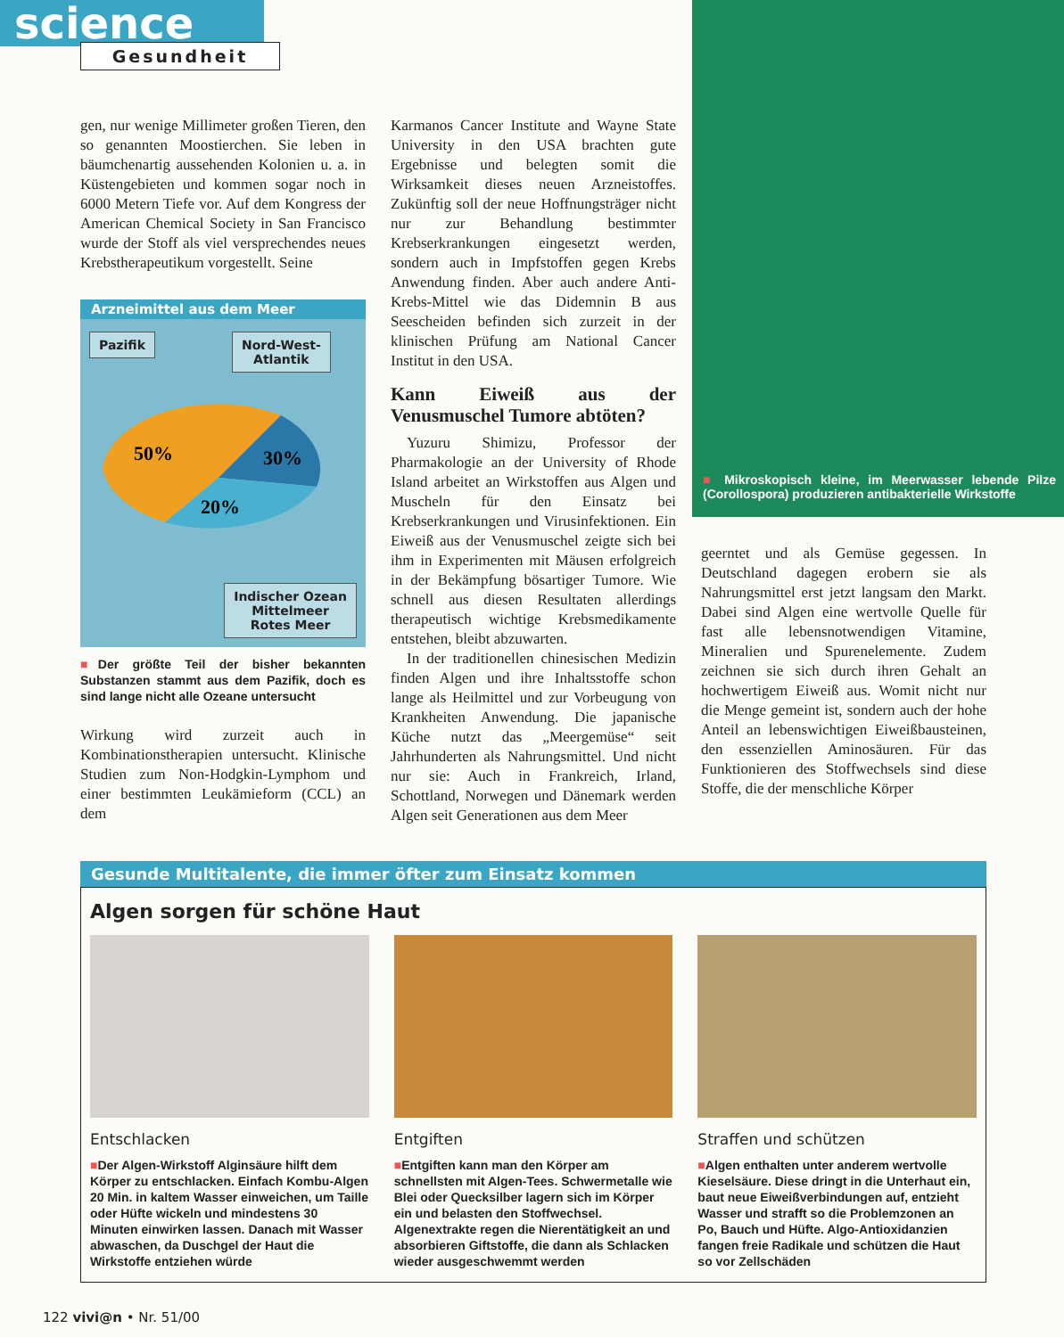science
Gesundheit
gen, nur wenige Millimeter großen Tieren, den so genannten Moostierchen. Sie leben in bäumchenartig aussehenden Kolonien u. a. in Küstengebieten und kommen sogar noch in 6000 Metern Tiefe vor. Auf dem Kongress der American Chemical Society in San Francisco wurde der Stoff als viel versprechendes neues Krebstherapeutikum vorgestellt. Seine
Arzneimittel aus dem Meer
Pazifik
Nord-West-
Atlantik
50%
30%
20%
Indischer Ozean
Mittelmeer
Rotes Meer
■Der größte Teil der bisher bekannten Substanzen stammt aus dem Pazifik, doch es sind lange nicht alle Ozeane untersucht
Wirkung wird zurzeit auch in Kombinationstherapien untersucht. Klinische Studien zum Non-Hodgkin-Lymphom und einer bestimmten Leukämieform (CCL) an dem
Karmanos Cancer Institute and Wayne State University in den USA brachten gute Ergebnisse und belegten somit die Wirksamkeit dieses neuen Arzneistoffes. Zukünftig soll der neue Hoffnungsträger nicht nur zur Behandlung bestimmter Krebserkrankungen eingesetzt werden, sondern auch in Impfstoffen gegen Krebs Anwendung finden. Aber auch andere Anti-Krebs-Mittel wie das Didemnin B aus Seescheiden befinden sich zurzeit in der klinischen Prüfung am National Cancer Institut in den USA.
Kann Eiweiß aus der Venusmuschel Tumore abtöten?
Yuzuru Shimizu, Professor der Pharmakologie an der University of Rhode Island arbeitet an Wirkstoffen aus Algen und Muscheln für den Einsatz bei Krebserkrankungen und Virusinfektionen. Ein Eiweiß aus der Venusmuschel zeigte sich bei ihm in Experimenten mit Mäusen erfolgreich in der Bekämpfung bösartiger Tumore. Wie schnell aus diesen Resultaten allerdings therapeutisch wichtige Krebsmedikamente entstehen, bleibt abzuwarten.
In der traditionellen chinesischen Medizin finden Algen und ihre Inhaltsstoffe schon lange als Heilmittel und zur Vorbeugung von Krankheiten Anwendung. Die japanische Küche nutzt das „Meergemüse“ seit Jahrhunderten als Nahrungsmittel. Und nicht nur sie: Auch in Frankreich, Irland, Schottland, Norwegen und Dänemark werden Algen seit Generationen aus dem Meer
■ Mikroskopisch kleine, im Meerwasser lebende Pilze (Corollospora) produzieren antibakterielle Wirkstoffe
geerntet und als Gemüse gegessen. In Deutschland dagegen erobern sie als Nahrungsmittel erst jetzt langsam den Markt. Dabei sind Algen eine wertvolle Quelle für fast alle lebensnotwendigen Vitamine, Mineralien und Spurenelemente. Zudem zeichnen sie sich durch ihren Gehalt an hochwertigem Eiweiß aus. Womit nicht nur die Menge gemeint ist, sondern auch der hohe Anteil an lebenswichtigen Eiweißbausteinen, den essenziellen Aminosäuren. Für das Funktionieren des Stoffwechsels sind diese Stoffe, die der menschliche Körper
Gesunde Multitalente, die immer öfter zum Einsatz kommen
Algen sorgen für schöne Haut
Entschlacken
■Der Algen-Wirkstoff Alginsäure hilft dem Körper zu entschlacken. Einfach Kombu-Algen 20 Min. in kaltem Wasser einweichen, um Taille oder Hüfte wickeln und mindestens 30 Minuten einwirken lassen. Danach mit Wasser abwaschen, da Duschgel der Haut die Wirkstoffe entziehen würde
Entgiften
■Entgiften kann man den Körper am schnellsten mit Algen-Tees. Schwermetalle wie Blei oder Quecksilber lagern sich im Körper ein und belasten den Stoffwechsel. Algenextrakte regen die Nierentätigkeit an und absorbieren Giftstoffe, die dann als Schlacken wieder ausgeschwemmt werden
Straffen und schützen
■Algen enthalten unter anderem wertvolle Kieselsäure. Diese dringt in die Unterhaut ein, baut neue Eiweißverbindungen auf, entzieht Wasser und strafft so die Problemzonen an Po, Bauch und Hüfte. Algo-Antioxidanzien fangen freie Radikale und schützen die Haut so vor Zellschäden
122 vivi@n • Nr. 51/00